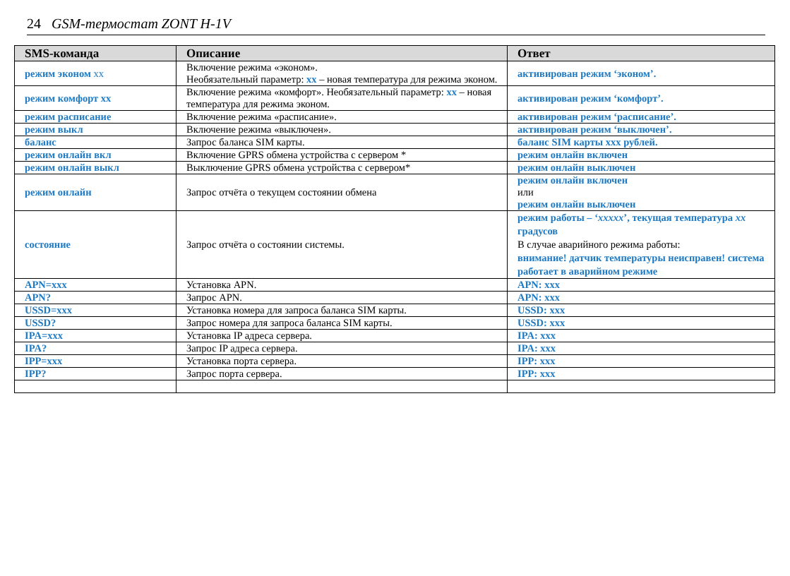24 GSM-термостат ZONT H-1V
| SMS-команда | Описание | Ответ |
| --- | --- | --- |
| режим эконом хх | Включение режима «эконом». Необязательный параметр: хх – новая температура для режима эконом. | активирован режим ‘эконом’. |
| режим комфорт хх | Включение режима «комфорт». Необязательный параметр: хх – новая температура для режима эконом. | активирован режим ‘комфорт’. |
| режим расписание | Включение режима «расписание». | активирован режим ‘расписание’. |
| режим выкл | Включение режима «выключен». | активирован режим ‘выключен’. |
| баланс | Запрос баланса SIM карты. | баланс SIM карты ххх рублей. |
| режим онлайн вкл | Включение GPRS обмена устройства с сервером * | режим онлайн включен |
| режим онлайн выкл | Выключение GPRS обмена устройства с сервером* | режим онлайн выключен |
| режим онлайн | Запрос отчёта о текущем состоянии обмена | режим онлайн включен или режим онлайн выключен |
| состояние | Запрос отчёта о состоянии системы. | режим работы – ‘ ххххх ’, текущая температура хх градусов В случае аварийного режима работы: внимание! датчик температуры неисправен! система работает в аварийном режиме |
| APN=xxx | Установка APN. | APN: xxx |
| APN? | Запрос APN. | APN: xxx |
| USSD=xxx | Установка номера для запроса баланса SIM карты. | USSD: xxx |
| USSD? | Запрос номера для запроса баланса SIM карты. | USSD: xxx |
| IPA=xxx | Установка IP адреса сервера. | IPA: xxx |
| IPA? | Запрос IP адреса сервера. | IPA: xxx |
| IPP=xxx | Установка порта сервера. | IPP: xxx |
| IPP? | Запрос порта сервера. | IPP: xxx |